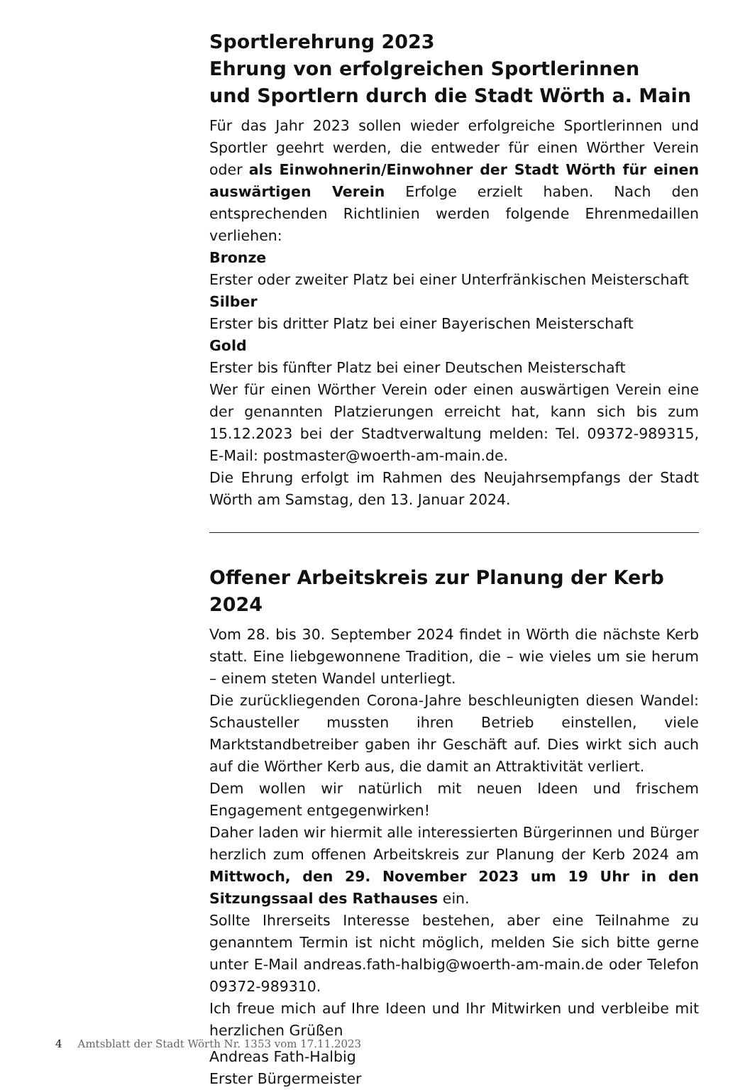Sportlerehrung 2023
Ehrung von erfolgreichen Sportlerinnen
und Sportlern durch die Stadt Wörth a. Main
Für das Jahr 2023 sollen wieder erfolgreiche Sportlerinnen und Sportler geehrt werden, die entweder für einen Wörther Verein oder als Einwohnerin/Einwohner der Stadt Wörth für einen auswärtigen Verein Erfolge erzielt haben. Nach den entsprechenden Richtlinien werden folgende Ehrenmedaillen verliehen:
Bronze
Erster oder zweiter Platz bei einer Unterfränkischen Meisterschaft
Silber
Erster bis dritter Platz bei einer Bayerischen Meisterschaft
Gold
Erster bis fünfter Platz bei einer Deutschen Meisterschaft
Wer für einen Wörther Verein oder einen auswärtigen Verein eine der genannten Platzierungen erreicht hat, kann sich bis zum 15.12.2023 bei der Stadtverwaltung melden: Tel. 09372-989315, E-Mail: postmaster@woerth-am-main.de.
Die Ehrung erfolgt im Rahmen des Neujahrsempfangs der Stadt Wörth am Samstag, den 13. Januar 2024.
Offener Arbeitskreis zur Planung der Kerb 2024
Vom 28. bis 30. September 2024 findet in Wörth die nächste Kerb statt. Eine liebgewonnene Tradition, die – wie vieles um sie herum – einem steten Wandel unterliegt.
Die zurückliegenden Corona-Jahre beschleunigten diesen Wandel: Schausteller mussten ihren Betrieb einstellen, viele Marktstandbetreiber gaben ihr Geschäft auf. Dies wirkt sich auch auf die Wörther Kerb aus, die damit an Attraktivität verliert.
Dem wollen wir natürlich mit neuen Ideen und frischem Engagement entgegenwirken!
Daher laden wir hiermit alle interessierten Bürgerinnen und Bürger herzlich zum offenen Arbeitskreis zur Planung der Kerb 2024 am Mittwoch, den 29. November 2023 um 19 Uhr in den Sitzungssaal des Rathauses ein.
Sollte Ihrerseits Interesse bestehen, aber eine Teilnahme zu genanntem Termin ist nicht möglich, melden Sie sich bitte gerne unter E-Mail andreas.fath-halbig@woerth-am-main.de oder Telefon 09372-989310.
Ich freue mich auf Ihre Ideen und Ihr Mitwirken und verbleibe mit herzlichen Grüßen
Andreas Fath-Halbig
Erster Bürgermeister
4 Amtsblatt der Stadt Wörth Nr. 1353 vom 17.11.2023